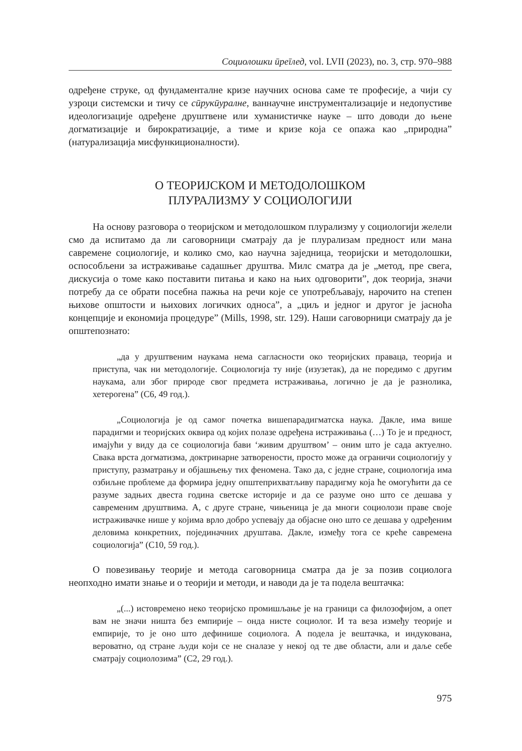Социолошки ӣреīлед, vol. LVII (2023), no. 3, стр. 970–988
одређене струке, од фундаменталне кризе научних основа саме те професије, а чији су узроци системски и тичу се сӣрукӣуралне, ваннаучне инструментализације и недопустиве идеологизације одређене друштвене или хуманистичке науке – што доводи до њене догматизације и бирократизације, а тиме и кризе која се опажа као „природна” (натурализација мисфункиционалности).
О ТЕОРИЈСКОМ И МЕТОДОЛОШКОМ
ПЛУРАЛИЗМУ У СОЦИОЛОГИЈИ
На основу разговора о теоријском и методолошком плурализму у социологији желели смо да испитамо да ли саговорници сматрају да је плурализам предност или мана савремене социологије, и колико смо, као научна заједница, теоријски и методолошки, оспособљени за истраживање садашњег друштва. Милс сматра да је „метод, пре свега, дискусија о томе како поставити питања и како на њих одговорити”, док теорија, значи потребу да се обрати посебна пажња на речи које се употребљавају, нарочито на степен њихове општости и њихових логичких односа”, а „циљ и једног и другог је јасноћа концепције и економија процедуре” (Mills, 1998, str. 129). Наши саговорници сматрају да је општепознато:
„да у друштвеним наукама нема сагласности око теоријских праваца, теорија и приступа, чак ни методологије. Социологија ту није (изузетак), да не поредимо с другим наукама, али због природе свог предмета истраживања, логично је да је разнолика, хетерогена” (С6, 49 год.).
„Социологија је од самог почетка вишепарадигматска наука. Дакле, има више парадигми и теоријских оквира од којих полазе одређена истраживања (…) То је и предност, имајући у виду да се социологија бави ‘живим друштвом’ – оним што је сада актуелно. Свака врста догматизма, доктринарне затворености, просто може да ограничи социологију у приступу, разматрању и објашњењу тих феномена. Тако да, с једне стране, социологија има озбиљне проблеме да формира једну општеприхватљиву парадигму која ће омогућити да се разуме задњих двеста година светске историје и да се разуме оно што се дешава у савременим друштвима. А, с друге стране, чињеница је да многи социолози праве своје истраживачке нише у којима врло добро успевају да објасне оно што се дешава у одређеним деловима конкретних, појединачних друштава. Дакле, између тога се креће савремена социологија” (С10, 59 год.).
О повезивању теорије и метода саговорница сматра да је за позив социолога неопходно имати знање и о теорији и методи, и наводи да је та подела вештачка:
„(...) истовремено неко теоријско промишљање је на граници са филозофијом, а опет вам не значи ништа без емпирије – онда нисте социолог. И та веза између теорије и емпирије, то је оно што дефинише социолога. А подела је вештачка, и индукована, вероватно, од стране људи који се не сналазе у некој од те две области, али и даље себе сматрају социолозима” (С2, 29 год.).
975